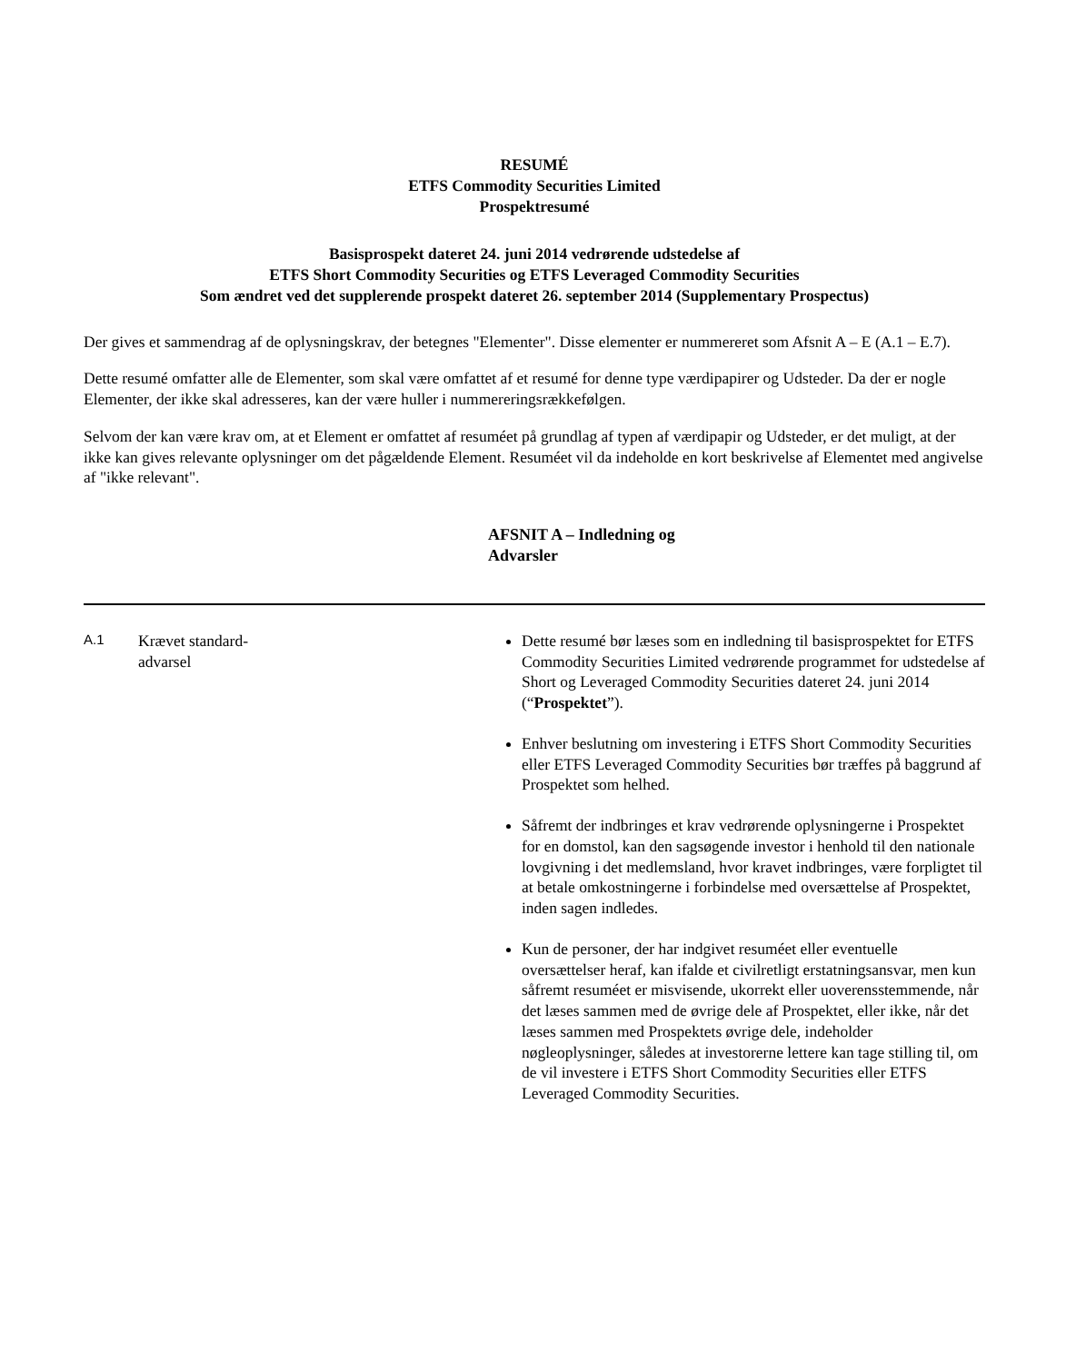RESUMÉ
ETFS Commodity Securities Limited
Prospektresumé
Basisprospekt dateret 24. juni 2014 vedrørende udstedelse af
ETFS Short Commodity Securities og ETFS Leveraged Commodity Securities
Som ændret ved det supplerende prospekt dateret 26. september 2014 (Supplementary Prospectus)
Der gives et sammendrag af de oplysningskrav, der betegnes "Elementer". Disse elementer er nummereret som Afsnit A – E (A.1 – E.7).
Dette resumé omfatter alle de Elementer, som skal være omfattet af et resumé for denne type værdipapirer og Udsteder. Da der er nogle Elementer, der ikke skal adresseres, kan der være huller i nummereringsrækkefølgen.
Selvom der kan være krav om, at et Element er omfattet af resuméet på grundlag af typen af værdipapir og Udsteder, er det muligt, at der ikke kan gives relevante oplysninger om det pågældende Element. Resuméet vil da indeholde en kort beskrivelse af Elementet med angivelse af "ikke relevant".
AFSNIT A – Indledning og Advarsler
| A.1 | Krævet standard- advarsel | Dette resumé bør læses som en indledning til basisprospektet for ETFS Commodity Securities Limited vedrørende programmet for udstedelse af Short og Leveraged Commodity Securities dateret 24. juni 2014 (“ Prospektet ”). Enhver beslutning om investering i ETFS Short Commodity Securities eller ETFS Leveraged Commodity Securities bør træffes på baggrund af Prospektet som helhed. Såfremt der indbringes et krav vedrørende oplysningerne i Prospektet for en domstol, kan den sagsøgende investor i henhold til den nationale lovgivning i det medlemsland, hvor kravet indbringes, være forpligtet til at betale omkostningerne i forbindelse med oversættelse af Prospektet, inden sagen indledes. Kun de personer, der har indgivet resuméet eller eventuelle oversættelser heraf, kan ifalde et civilretligt erstatningsansvar, men kun såfremt resuméet er misvisende, ukorrekt eller uoverensstemmende, når det læses sammen med de øvrige dele af Prospektet, eller ikke, når det læses sammen med Prospektets øvrige dele, indeholder nøgleoplysninger, således at investorerne lettere kan tage stilling til, om de vil investere i ETFS Short Commodity Securities eller ETFS Leveraged Commodity Securities. |